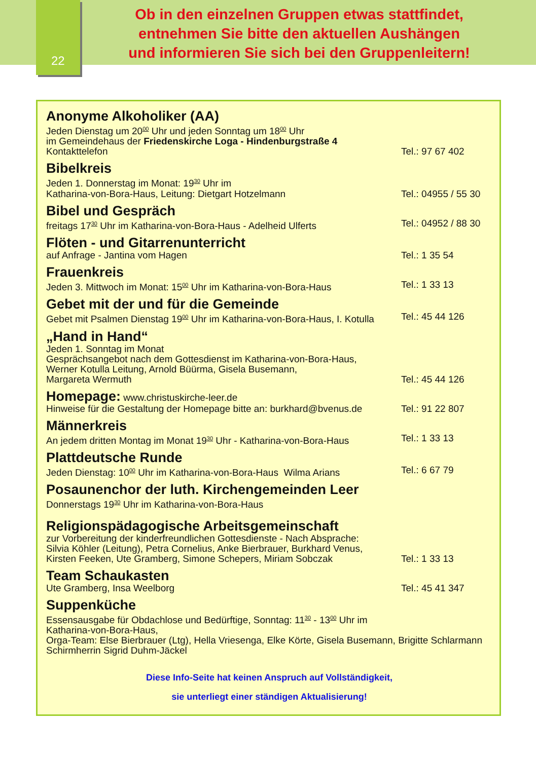22
Ob in den einzelnen Gruppen etwas stattfindet,
entnehmen Sie bitte den aktuellen Aushängen
und informieren Sie sich bei den Gruppenleitern!
Anonyme Alkoholiker (AA)
Jeden Dienstag um 20<sup>00</sup> Uhr und jeden Sonntag um 18<sup>00</sup> Uhr
im Gemeindehaus der Friedenskirche Loga - Hindenburgstraße 4
Kontakttelefon Tel.: 97 67 402
Bibelkreis
Jeden 1. Donnerstag im Monat: 19<sup>30</sup> Uhr im
Katharina-von-Bora-Haus, Leitung: Dietgart Hotzelmann Tel.: 04955 / 55 30
Bibel und Gespräch
freitags 17<sup>30</sup> Uhr im Katharina-von-Bora-Haus - Adelheid Ulferts Tel.: 04952 / 88 30
Flöten - und Gitarrenunterricht
auf Anfrage - Jantina vom Hagen Tel.: 1 35 54
Frauenkreis
Jeden 3. Mittwoch im Monat: 15<sup>00</sup> Uhr im Katharina-von-Bora-Haus Tel.: 1 33 13
Gebet mit der und für die Gemeinde
Gebet mit Psalmen Dienstag 19<sup>00</sup> Uhr im Katharina-von-Bora-Haus, I. Kotulla Tel.: 45 44 126
„Hand in Hand“
Jeden 1. Sonntag im Monat
Gesprächsangebot nach dem Gottesdienst im Katharina-von-Bora-Haus,
Werner Kotulla Leitung, Arnold Büürma, Gisela Busemann,
Margareta Wermuth Tel.: 45 44 126
Homepage:
www.christuskirche-leer.de
Hinweise für die Gestaltung der Homepage bitte an: burkhard@bvenus.de Tel.: 91 22 807
Männerkreis
An jedem dritten Montag im Monat 19<sup>30</sup> Uhr - Katharina-von-Bora-Haus Tel.: 1 33 13
Plattdeutsche Runde
Jeden Dienstag: 10<sup>00</sup> Uhr im Katharina-von-Bora-Haus Wilma Arians Tel.: 6 67 79
Posaunenchor der luth. Kirchengemeinden Leer
Donnerstags 19<sup>30</sup> Uhr im Katharina-von-Bora-Haus
Religionspädagogische Arbeitsgemeinschaft
zur Vorbereitung der kinderfreundlichen Gottesdienste - Nach Absprache:
Silvia Köhler (Leitung), Petra Cornelius, Anke Bierbrauer, Burkhard Venus,
Kirsten Feeken, Ute Gramberg, Simone Schepers, Miriam Sobczak Tel.: 1 33 13
Team Schaukasten
Ute Gramberg, Insa Weelborg Tel.: 45 41 347
Suppenküche
Essensausgabe für Obdachlose und Bedürftige, Sonntag: 11<sup>30</sup> - 13<sup>00</sup> Uhr im
Katharina-von-Bora-Haus,
Orga-Team: Else Bierbrauer (Ltg), Hella Vriesenga, Elke Körte, Gisela Busemann, Brigitte Schlarmann
Schirmherrin Sigrid Duhm-Jäckel
Diese Info-Seite hat keinen Anspruch auf Vollständigkeit,
sie unterliegt einer ständigen Aktualisierung!